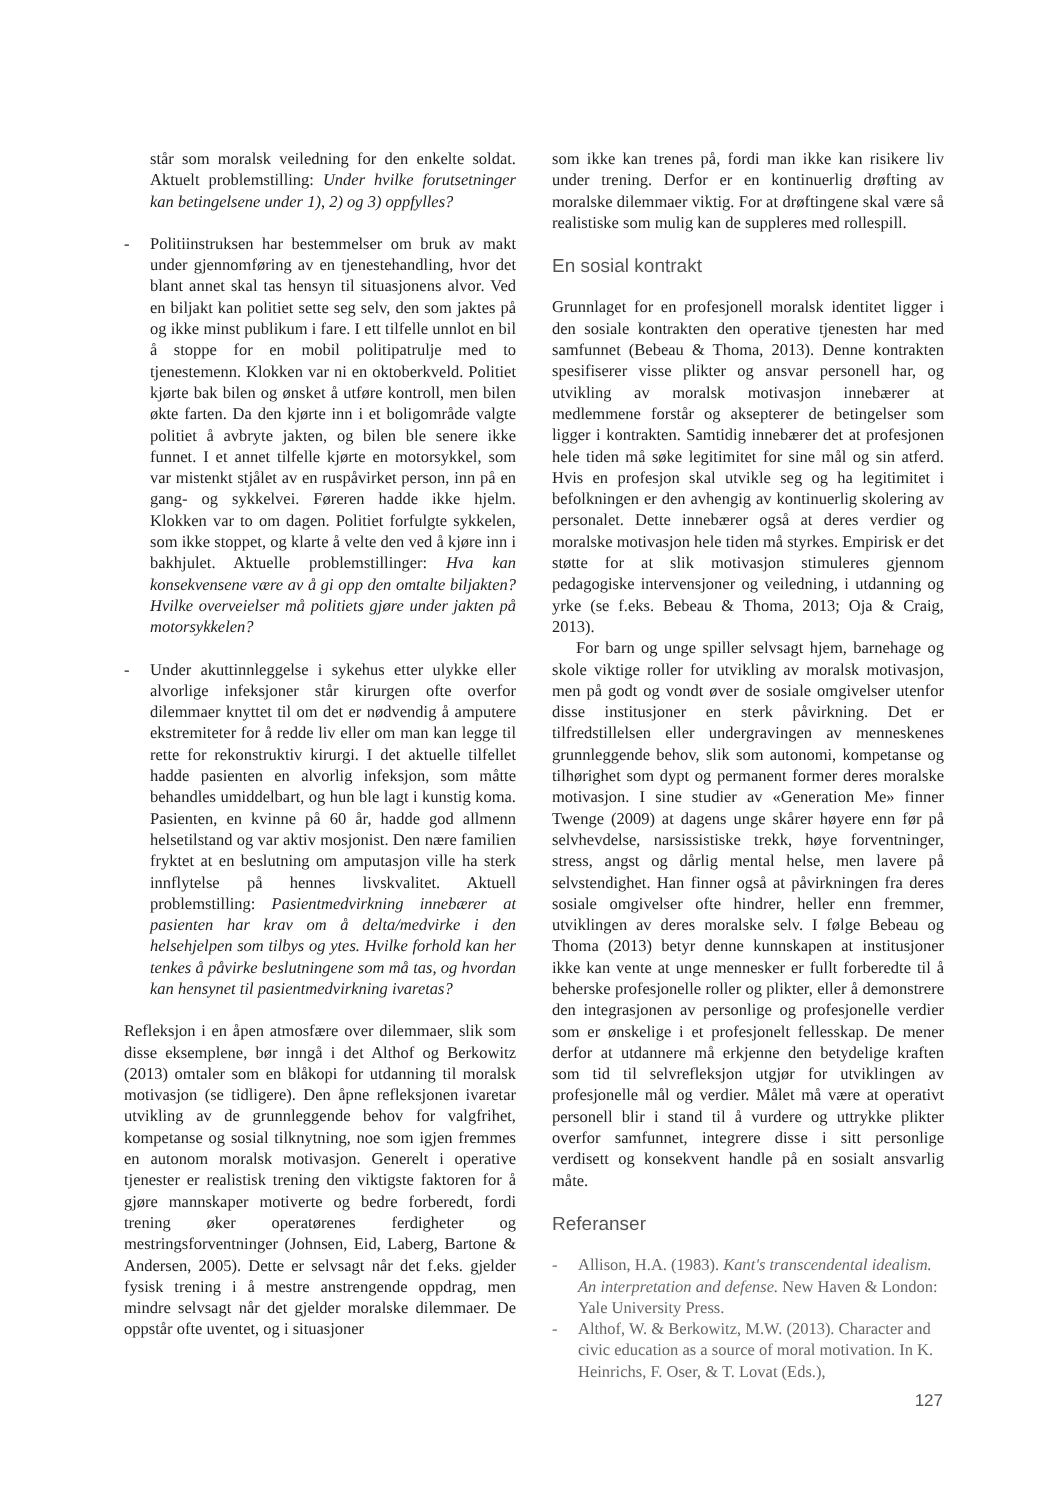står som moralsk veiledning for den enkelte soldat. Aktuelt problemstilling: Under hvilke forutsetninger kan betingelsene under 1), 2) og 3) oppfylles?
- Politiinstruksen har bestemmelser om bruk av makt under gjennomføring av en tjenestehandling, hvor det blant annet skal tas hensyn til situasjonens alvor. Ved en biljakt kan politiet sette seg selv, den som jaktes på og ikke minst publikum i fare. I ett tilfelle unnlot en bil å stoppe for en mobil politipatrulje med to tjenestemenn. Klokken var ni en oktoberkveld. Politiet kjørte bak bilen og ønsket å utføre kontroll, men bilen økte farten. Da den kjørte inn i et boligområde valgte politiet å avbryte jakten, og bilen ble senere ikke funnet. I et annet tilfelle kjørte en motorsykkel, som var mistenkt stjålet av en ruspåvirket person, inn på en gang- og sykkelvei. Føreren hadde ikke hjelm. Klokken var to om dagen. Politiet forfulgte sykkelen, som ikke stoppet, og klarte å velte den ved å kjøre inn i bakhjulet. Aktuelle problemstillinger: Hva kan konsekvensene være av å gi opp den omtalte biljakten? Hvilke overveielser må politiets gjøre under jakten på motorsykkelen?
- Under akuttinnleggelse i sykehus etter ulykke eller alvorlige infeksjoner står kirurgen ofte overfor dilemmaer knyttet til om det er nødvendig å amputere ekstremiteter for å redde liv eller om man kan legge til rette for rekonstruktiv kirurgi. I det aktuelle tilfellet hadde pasienten en alvorlig infeksjon, som måtte behandles umiddelbart, og hun ble lagt i kunstig koma. Pasienten, en kvinne på 60 år, hadde god allmenn helsetilstand og var aktiv mosjonist. Den nære familien fryktet at en beslutning om amputasjon ville ha sterk innflytelse på hennes livskvalitet. Aktuell problemstilling: Pasientmedvirkning innebærer at pasienten har krav om å delta/medvirke i den helsehjelpen som tilbys og ytes. Hvilke forhold kan her tenkes å påvirke beslutningene som må tas, og hvordan kan hensynet til pasientmedvirkning ivaretas?
Refleksjon i en åpen atmosfære over dilemmaer, slik som disse eksemplene, bør inngå i det Althof og Berkowitz (2013) omtaler som en blåkopi for utdanning til moralsk motivasjon (se tidligere). Den åpne refleksjonen ivaretar utvikling av de grunnleggende behov for valgfrihet, kompetanse og sosial tilknytning, noe som igjen fremmes en autonom moralsk motivasjon. Generelt i operative tjenester er realistisk trening den viktigste faktoren for å gjøre mannskaper motiverte og bedre forberedt, fordi trening øker operatørenes ferdigheter og mestringsforventninger (Johnsen, Eid, Laberg, Bartone & Andersen, 2005). Dette er selvsagt når det f.eks. gjelder fysisk trening i å mestre anstrengende oppdrag, men mindre selvsagt når det gjelder moralske dilemmaer. De oppstår ofte uventet, og i situasjoner
som ikke kan trenes på, fordi man ikke kan risikere liv under trening. Derfor er en kontinuerlig drøfting av moralske dilemmaer viktig. For at drøftingene skal være så realistiske som mulig kan de suppleres med rollespill.
En sosial kontrakt
Grunnlaget for en profesjonell moralsk identitet ligger i den sosiale kontrakten den operative tjenesten har med samfunnet (Bebeau & Thoma, 2013). Denne kontrakten spesifiserer visse plikter og ansvar personell har, og utvikling av moralsk motivasjon innebærer at medlemmene forstår og aksepterer de betingelser som ligger i kontrakten. Samtidig innebærer det at profesjonen hele tiden må søke legitimitet for sine mål og sin atferd. Hvis en profesjon skal utvikle seg og ha legitimitet i befolkningen er den avhengig av kontinuerlig skolering av personalet. Dette innebærer også at deres verdier og moralske motivasjon hele tiden må styrkes. Empirisk er det støtte for at slik motivasjon stimuleres gjennom pedagogiske intervensjoner og veiledning, i utdanning og yrke (se f.eks. Bebeau & Thoma, 2013; Oja & Craig, 2013).
For barn og unge spiller selvsagt hjem, barnehage og skole viktige roller for utvikling av moralsk motivasjon, men på godt og vondt øver de sosiale omgivelser utenfor disse institusjoner en sterk påvirkning. Det er tilfredstillelsen eller undergravingen av menneskenes grunnleggende behov, slik som autonomi, kompetanse og tilhørighet som dypt og permanent former deres moralske motivasjon. I sine studier av «Generation Me» finner Twenge (2009) at dagens unge skårer høyere enn før på selvhevdelse, narsissistiske trekk, høye forventninger, stress, angst og dårlig mental helse, men lavere på selvstendighet. Han finner også at påvirkningen fra deres sosiale omgivelser ofte hindrer, heller enn fremmer, utviklingen av deres moralske selv. I følge Bebeau og Thoma (2013) betyr denne kunnskapen at institusjoner ikke kan vente at unge mennesker er fullt forberedte til å beherske profesjonelle roller og plikter, eller å demonstrere den integrasjonen av personlige og profesjonelle verdier som er ønskelige i et profesjonelt fellesskap. De mener derfor at utdannere må erkjenne den betydelige kraften som tid til selvrefleksjon utgjør for utviklingen av profesjonelle mål og verdier. Målet må være at operativt personell blir i stand til å vurdere og uttrykke plikter overfor samfunnet, integrere disse i sitt personlige verdisett og konsekvent handle på en sosialt ansvarlig måte.
Referanser
- Allison, H.A. (1983). Kant's transcendental idealism. An interpretation and defense. New Haven & London: Yale University Press.
- Althof, W. & Berkowitz, M.W. (2013). Character and civic education as a source of moral motivation. In K. Heinrichs, F. Oser, & T. Lovat (Eds.),
127